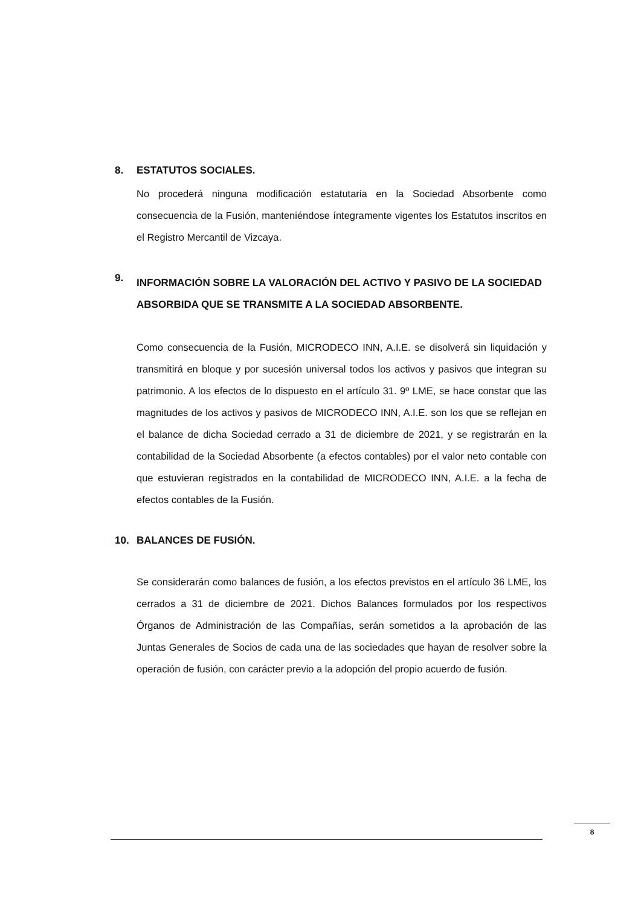8. ESTATUTOS SOCIALES.
No procederá ninguna modificación estatutaria en la Sociedad Absorbente como consecuencia de la Fusión, manteniéndose íntegramente vigentes los Estatutos inscritos en el Registro Mercantil de Vizcaya.
9. INFORMACIÓN SOBRE LA VALORACIÓN DEL ACTIVO Y PASIVO DE LA SOCIEDAD ABSORBIDA QUE SE TRANSMITE A LA SOCIEDAD ABSORBENTE.
Como consecuencia de la Fusión, MICRODECO INN, A.I.E. se disolverá sin liquidación y transmitirá en bloque y por sucesión universal todos los activos y pasivos que integran su patrimonio. A los efectos de lo dispuesto en el artículo 31. 9º LME, se hace constar que las magnitudes de los activos y pasivos de MICRODECO INN, A.I.E. son los que se reflejan en el balance de dicha Sociedad cerrado a 31 de diciembre de 2021, y se registrarán en la contabilidad de la Sociedad Absorbente (a efectos contables) por el valor neto contable con que estuvieran registrados en la contabilidad de MICRODECO INN, A.I.E. a la fecha de efectos contables de la Fusión.
10. BALANCES DE FUSIÓN.
Se considerarán como balances de fusión, a los efectos previstos en el artículo 36 LME, los cerrados a 31 de diciembre de 2021. Dichos Balances formulados por los respectivos Órganos de Administración de las Compañías, serán sometidos a la aprobación de las Juntas Generales de Socios de cada una de las sociedades que hayan de resolver sobre la operación de fusión, con carácter previo a la adopción del propio acuerdo de fusión.
8